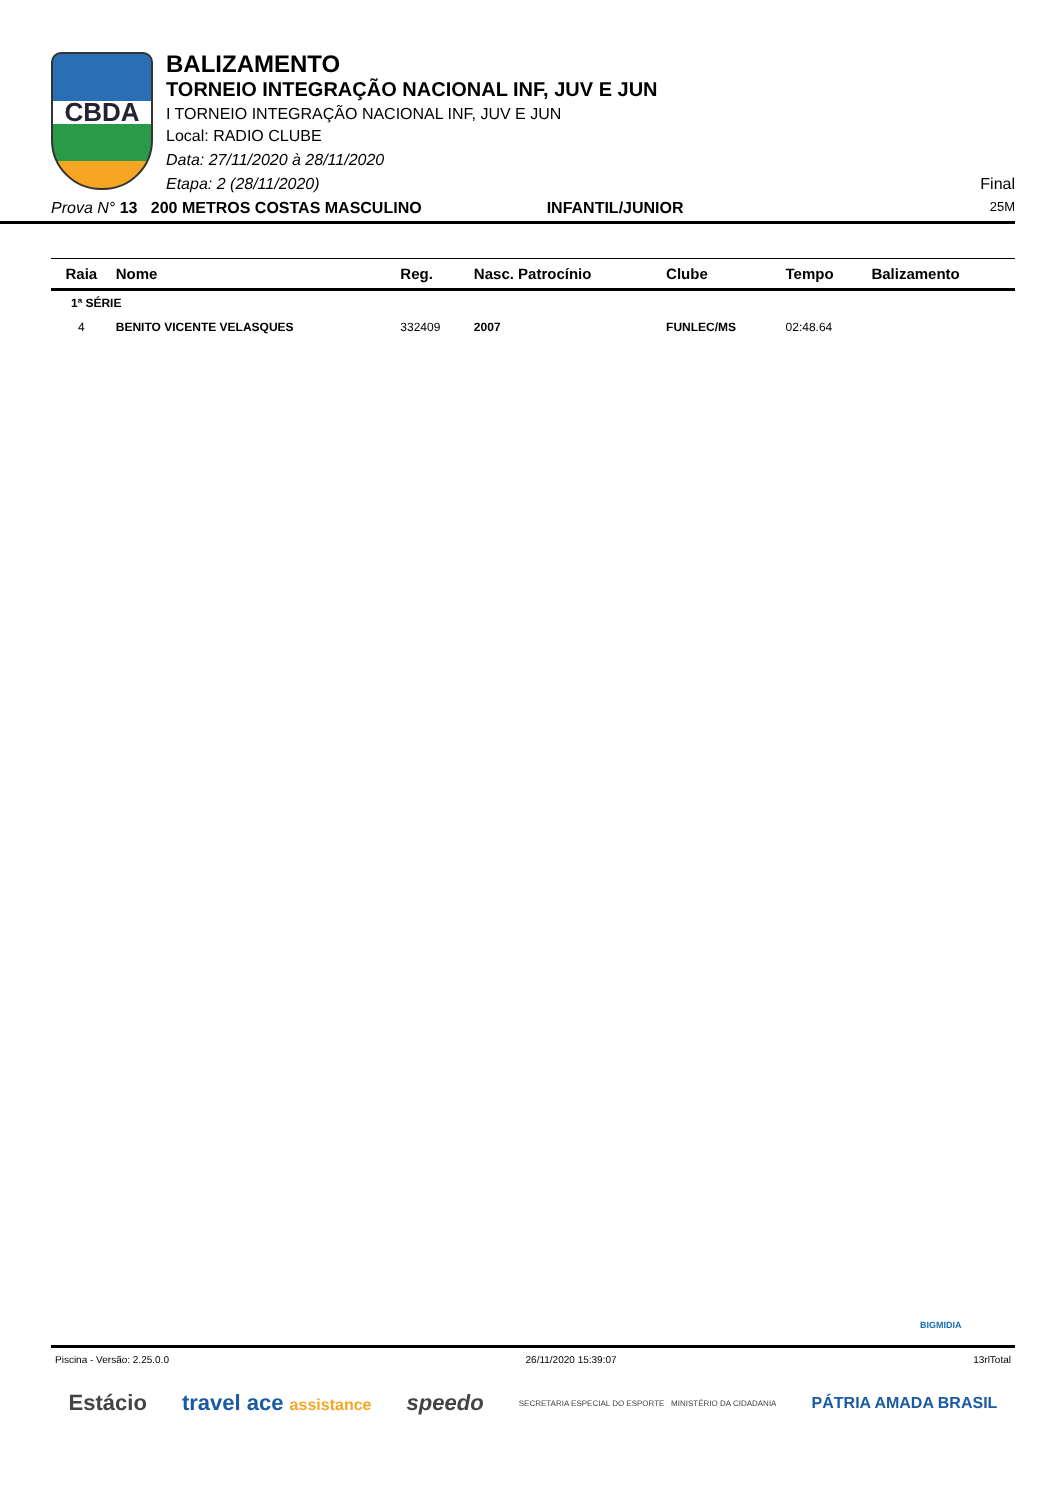CBDA
BALIZAMENTO
TORNEIO INTEGRAÇÃO NACIONAL INF, JUV E JUN
I TORNEIO INTEGRAÇÃO NACIONAL INF, JUV E JUN
Local: RADIO CLUBE
Data: 27/11/2020 à 28/11/2020
Etapa: 2 (28/11/2020) Final
Prova N° 13 200 METROS COSTAS MASCULINO INFANTIL/JUNIOR 25M
| Raia | Nome | Reg. | Nasc. Patrocínio | Clube | Tempo | Balizamento |
| --- | --- | --- | --- | --- | --- | --- |
| 1ª SÉRIE | | | | | | |
| 4 | BENITO VICENTE VELASQUES | 332409 | 2007 | FUNLEC/MS | 02:48.64 | |
BIGMIDIA
Piscina - Versão: 2.25.0.0 26/11/2020 15:39:07 13rlTotal
Estácio travel ace assistance speedo SECRETARIA ESPECIAL DO ESPORTE MINISTÉRIO DA CIDADANIA PÁTRIA AMADA BRASIL